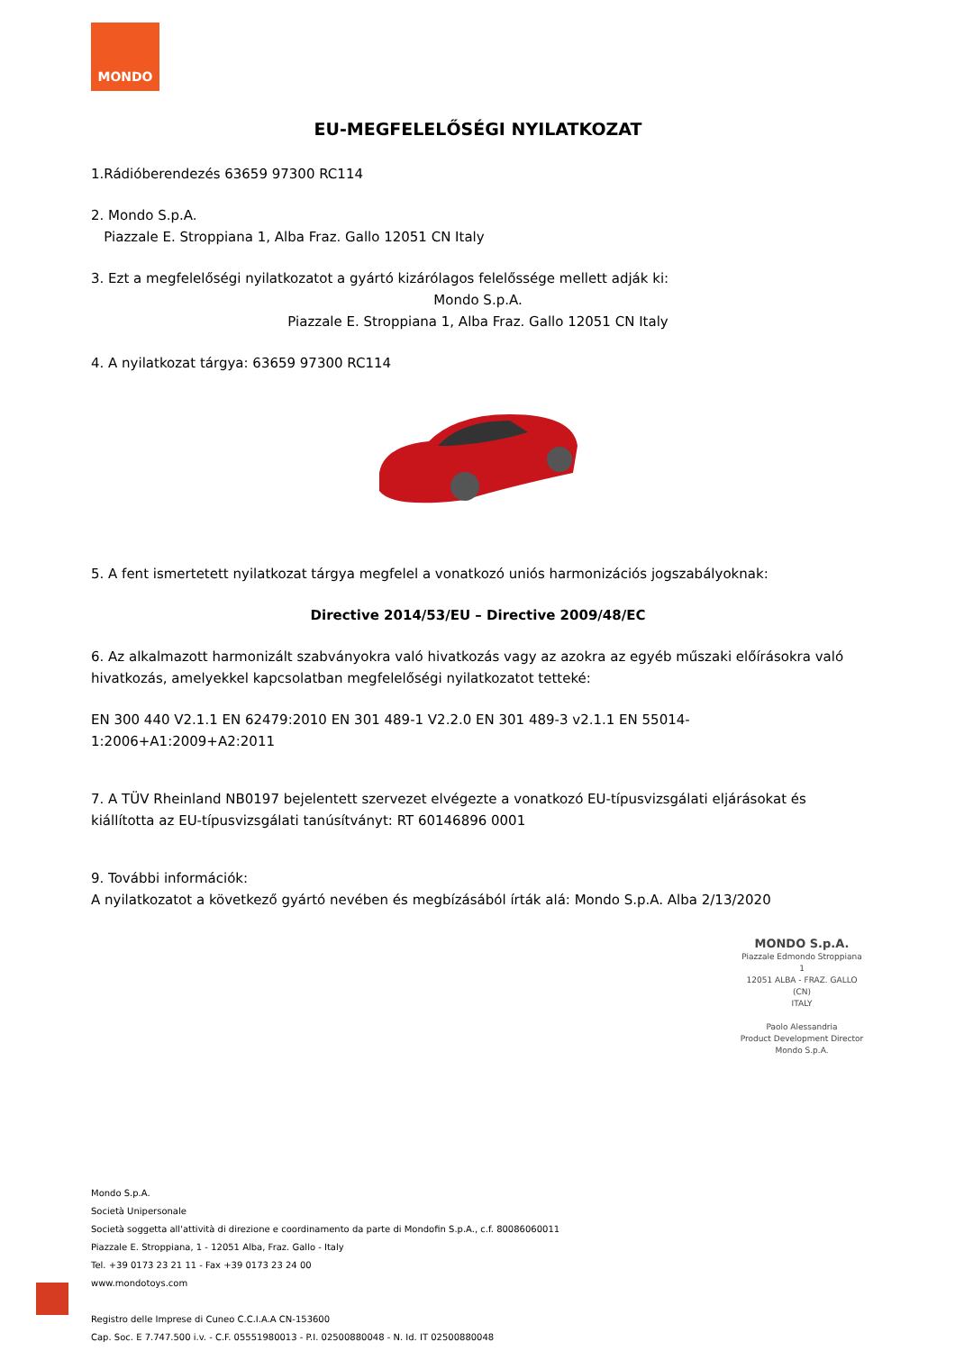MONDO
EU-MEGFELELŐSÉGI NYILATKOZAT
1.Rádióberendezés 63659 97300 RC114
2. Mondo S.p.A.
Piazzale E. Stroppiana 1, Alba Fraz. Gallo 12051 CN Italy
3. Ezt a megfelelőségi nyilatkozatot a gyártó kizárólagos felelőssége mellett adják ki:
Mondo S.p.A.
Piazzale E. Stroppiana 1, Alba Fraz. Gallo 12051 CN Italy
4. A nyilatkozat tárgya: 63659 97300 RC114
5. A fent ismertetett nyilatkozat tárgya megfelel a vonatkozó uniós harmonizációs jogszabályoknak:
Directive 2014/53/EU – Directive 2009/48/EC
6. Az alkalmazott harmonizált szabványokra való hivatkozás vagy az azokra az egyéb műszaki előírásokra való hivatkozás, amelyekkel kapcsolatban megfelelőségi nyilatkozatot tetteké:
EN 300 440 V2.1.1 EN 62479:2010 EN 301 489-1 V2.2.0 EN 301 489-3 v2.1.1 EN 55014-1:2006+A1:2009+A2:2011
7. A TÜV Rheinland NB0197 bejelentett szervezet elvégezte a vonatkozó EU-típusvizsgálati eljárásokat és kiállította az EU-típusvizsgálati tanúsítványt: RT 60146896 0001
9. További információk:
A nyilatkozatot a következő gyártó nevében és megbízásából írták alá: Mondo S.p.A. Alba 2/13/2020
MONDO S.p.A.
Piazzale Edmondo Stroppiana 1
12051 ALBA - FRAZ. GALLO (CN)
ITALY
Paolo Alessandria
Product Development Director
Mondo S.p.A.
Mondo S.p.A.
Società Unipersonale
Società soggetta all'attività di direzione e coordinamento da parte di Mondofin S.p.A., c.f. 80086060011
Piazzale E. Stroppiana, 1 - 12051 Alba, Fraz. Gallo - Italy
Tel. +39 0173 23 21 11 - Fax +39 0173 23 24 00
www.mondotoys.com
Registro delle Imprese di Cuneo C.C.I.A.A CN-153600
Cap. Soc. E 7.747.500 i.v. - C.F. 05551980013 - P.I. 02500880048 - N. Id. IT 02500880048